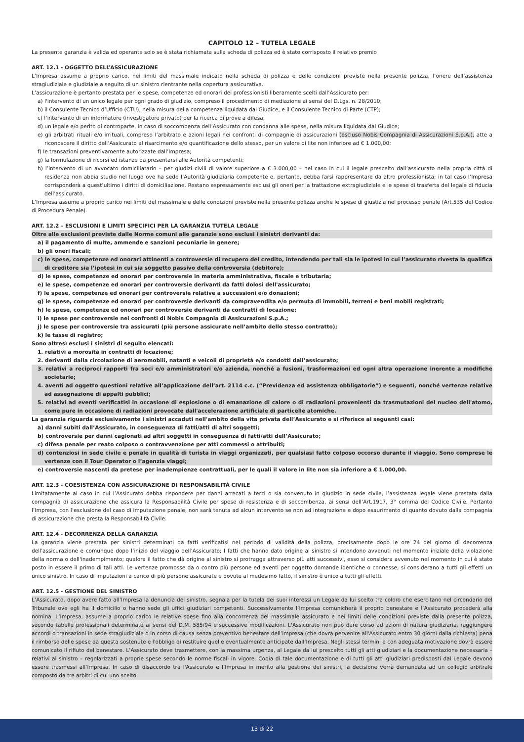CAPITOLO 12 – TUTELA LEGALE
La presente garanzia è valida ed operante solo se è stata richiamata sulla scheda di polizza ed è stato corrisposto il relativo premio
ART. 12.1 - OGGETTO DELL’ASSICURAZIONE
L’Impresa assume a proprio carico, nei limiti del massimale indicato nella scheda di polizza e delle condizioni previste nella presente polizza, l’onere dell’assistenza stragiudiziale e giudiziale a seguito di un sinistro rientrante nella copertura assicurativa.
L’assicurazione è pertanto prestata per le spese, competenze ed onorari dei professionisti liberamente scelti dall’Assicurato per:
a) l'intervento di un unico legale per ogni grado di giudizio, compreso il procedimento di mediazione ai sensi del D.Lgs. n. 28/2010;
b) il Consulente Tecnico d’Ufficio (CTU), nella misura della competenza liquidata dal Giudice, e il Consulente Tecnico di Parte (CTP);
c) l’intervento di un informatore (investigatore privato) per la ricerca di prove a difesa;
d) un legale e/o perito di controparte, in caso di soccombenza dell’Assicurato con condanna alle spese, nella misura liquidata dal Giudice;
e) gli arbitrati rituali e/o irrituali, compreso l’arbitrato e azioni legali nei confronti di compagnie di assicurazioni (escluso Nobis Compagnia di Assicurazioni S.p.A.), atte a riconoscere il diritto dell’Assicurato al risarcimento e/o quantificazione dello stesso, per un valore di lite non inferiore ad € 1.000,00;
f) le transazioni preventivamente autorizzate dall’Impresa;
g) la formulazione di ricorsi ed istanze da presentarsi alle Autorità competenti;
h) l’intervento di un avvocato domiciliatario – per giudizi civili di valore superiore a € 3.000,00 – nel caso in cui il legale prescelto dall’assicurato nella propria città di residenza non abbia studio nel luogo ove ha sede l’Autorità giudiziaria competente e, pertanto, debba farsi rappresentare da altro professionista; in tal caso l’Impresa corrisponderà a quest’ultimo i diritti di domiciliazione. Restano espressamente esclusi gli oneri per la trattazione extragiudiziale e le spese di trasferta del legale di fiducia dell’assicurato.
L’Impresa assume a proprio carico nei limiti del massimale e delle condizioni previste nella presente polizza anche le spese di giustizia nel processo penale (Art.535 del Codice di Procedura Penale).
ART. 12.2 – ESCLUSIONI E LIMITI SPECIFICI PER LA GARANZIA TUTELA LEGALE
Oltre alle esclusioni previste dalle Norme comuni alle garanzie sono esclusi i sinistri derivanti da:
a) il pagamento di multe, ammende e sanzioni pecuniarie in genere;
b) gli oneri fiscali;
c) le spese, competenze ed onorari attinenti a controversie di recupero del credito, intendendo per tali sia le ipotesi in cui l’assicurato rivesta la qualifica di creditore sia l’ipotesi in cui sia soggetto passivo della controversia (debitore);
d) le spese, competenze ed onorari per controversie in materia amministrativa, fiscale e tributaria;
e) le spese, competenze ed onorari per controversie derivanti da fatti dolosi dell'assicurato;
f) le spese, competenze ed onorari per controversie relative a successioni e/o donazioni;
g) le spese, competenze ed onorari per controversie derivanti da compravendita e/o permuta di immobili, terreni e beni mobili registrati;
h) le spese, competenze ed onorari per controversie derivanti da contratti di locazione;
i) le spese per controversie nei confronti di Nobis Compagnia di Assicurazioni S.p.A.;
j) le spese per controversie tra assicurati (più persone assicurate nell’ambito dello stesso contratto);
k) le tasse di registro;
Sono altresì esclusi i sinistri di seguito elencati:
1. relativi a morosità in contratti di locazione;
2. derivanti dalla circolazione di aeromobili, natanti e veicoli di proprietà e/o condotti dall’assicurato;
3. relativi a reciproci rapporti fra soci e/o amministratori e/o azienda, nonché a fusioni, trasformazioni ed ogni altra operazione inerente a modifiche societarie;
4. aventi ad oggetto questioni relative all’applicazione dell’art. 2114 c.c. (“Previdenza ed assistenza obbligatorie”) e seguenti, nonché vertenze relative ad assegnazione di appalti pubblici;
5. relativi ad eventi verificatisi in occasione di esplosione o di emanazione di calore o di radiazioni provenienti da trasmutazioni del nucleo dell'atomo, come pure in occasione di radiazioni provocate dall'accelerazione artificiale di particelle atomiche.
La garanzia riguarda esclusivamente i sinistri accaduti nell'ambito della vita privata dell’Assicurato e si riferisce ai seguenti casi:
a) danni subiti dall’Assicurato, in conseguenza di fatti/atti di altri soggetti;
b) controversie per danni cagionati ad altri soggetti in conseguenza di fatti/atti dell’Assicurato;
c) difesa penale per reato colposo o contravvenzione per atti commessi o attribuiti;
d) contenziosi in sede civile e penale in qualità di turista in viaggi organizzati, per qualsiasi fatto colposo occorso durante il viaggio. Sono comprese le vertenze con il Tour Operator o l’agenzia viaggi;
e) controversie nascenti da pretese per inadempienze contrattuali, per le quali il valore in lite non sia inferiore a € 1.000,00.
ART. 12.3 - COESISTENZA CON ASSICURAZIONE DI RESPONSABILITÀ CIVILE
Limitatamente al caso in cui l’Assicurato debba rispondere per danni arrecati a terzi o sia convenuto in giudizio in sede civile, l’assistenza legale viene prestata dalla compagnia di assicurazione che assicura la Responsabilità Civile per spese di resistenza e di soccombenza, ai sensi dell’Art.1917, 3° comma del Codice Civile. Pertanto l’Impresa, con l’esclusione del caso di imputazione penale, non sarà tenuta ad alcun intervento se non ad integrazione e dopo esaurimento di quanto dovuto dalla compagnia di assicurazione che presta la Responsabilità Civile.
ART. 12.4 - DECORRENZA DELLA GARANZIA
La garanzia viene prestata per sinistri determinati da fatti verificatisi nel periodo di validità della polizza, precisamente dopo le ore 24 del giorno di decorrenza dell'assicurazione e comunque dopo l’inizio del viaggio dell’Assicurato; I fatti che hanno dato origine al sinistro si intendono avvenuti nel momento iniziale della violazione della norma o dell'inadempimento; qualora il fatto che dà origine al sinistro si protragga attraverso più atti successivi, esso si considera avvenuto nel momento in cui è stato posto in essere il primo di tali atti. Le vertenze promosse da o contro più persone ed aventi per oggetto domande identiche o connesse, si considerano a tutti gli effetti un unico sinistro. In caso di imputazioni a carico di più persone assicurate e dovute al medesimo fatto, il sinistro è unico a tutti gli effetti.
ART. 12.5 - GESTIONE DEL SINISTRO
L’Assicurato, dopo avere fatto all’Impresa la denuncia del sinistro, segnala per la tutela dei suoi interessi un Legale da lui scelto tra coloro che esercitano nel circondario del Tribunale ove egli ha il domicilio o hanno sede gli uffici giudiziari competenti. Successivamente l’Impresa comunicherà il proprio benestare e l’Assicurato procederà alla nomina. L’Impresa, assume a proprio carico le relative spese fino alla concorrenza del massimale assicurato e nei limiti delle condizioni previste dalla presente polizza, secondo tabelle professionali determinate ai sensi del D.M. 585/94 e successive modificazioni. L'Assicurato non può dare corso ad azioni di natura giudiziaria, raggiungere accordi o transazioni in sede stragiudiziale o in corso di causa senza preventivo benestare dell’Impresa (che dovrà pervenire all'Assicurato entro 30 giorni dalla richiesta) pena il rimborso delle spese da questa sostenute e l'obbligo di restituire quelle eventualmente anticipate dall’Impresa. Negli stessi termini e con adeguata motivazione dovrà essere comunicato il rifiuto del benestare. L’Assicurato deve trasmettere, con la massima urgenza, al Legale da lui prescelto tutti gli atti giudiziari e la documentazione necessaria – relativi al sinistro – regolarizzati a proprie spese secondo le norme fiscali in vigore. Copia di tale documentazione e di tutti gli atti giudiziari predisposti dal Legale devono essere trasmessi all’Impresa. In caso di disaccordo tra l'Assicurato e l’Impresa in merito alla gestione dei sinistri, la decisione verrà demandata ad un collegio arbitrale composto da tre arbitri di cui uno scelto
13 di 22